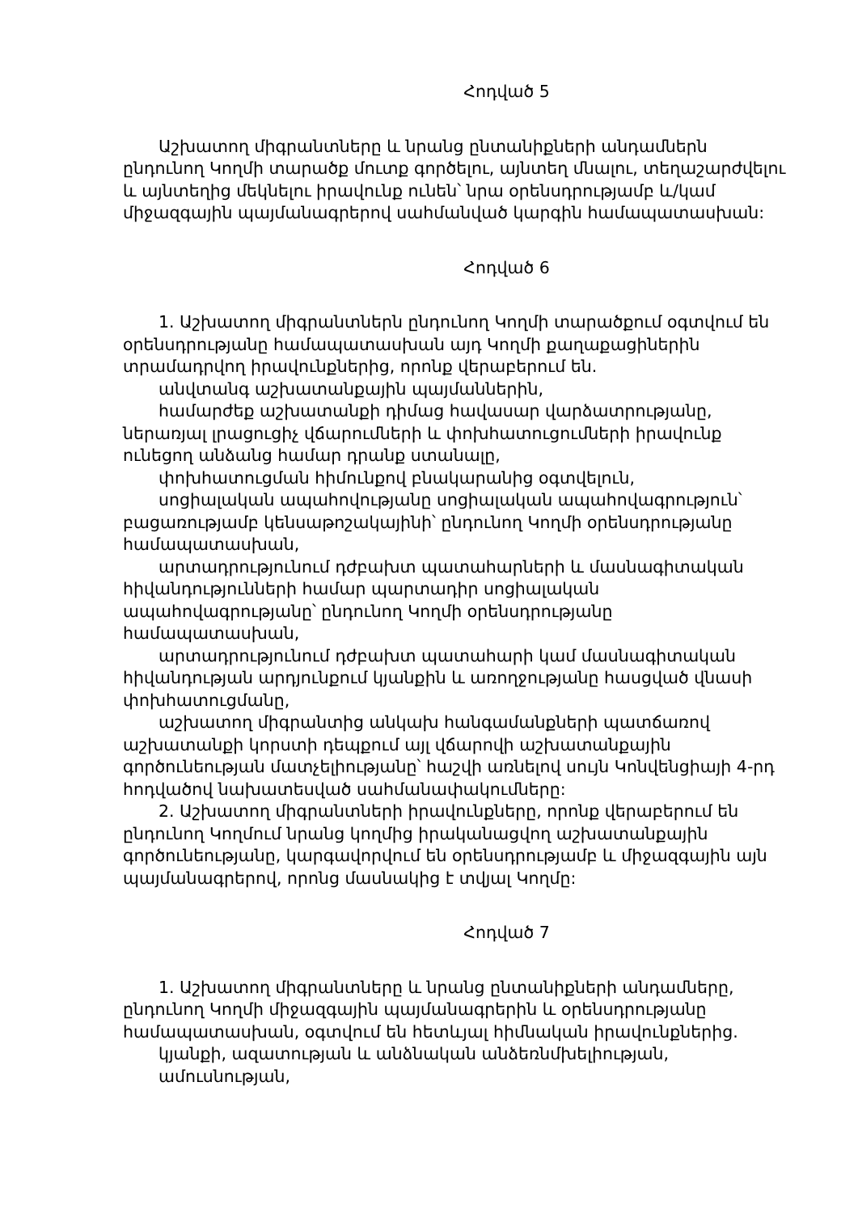Հոդված 5
Աշխատող միգրանտները և նրանց ընտանիքների անդամներն ընդունող Կողմի տարածք մուտք գործելու, այնտեղ մնալու, տեղաշարժվելու և այնտեղից մեկնելու իրավունք ունեն՝ նրա օրենսդրությամբ և/կամ միջազգային պայմանագրերով սահմանված կարգին համապատասխան:
Հոդված 6
1. Աշխատող միգրանտներն ընդունող Կողմի տարածքում օգտվում են օրենսդրությանը համապատասխան այդ Կողմի քաղաքացիներին տրամադրվող իրավունքներից, որոնք վերաբերում են.
անվտանգ աշխատանքային պայմաններին,
համարժեք աշխատանքի դիմաց հավասար վարձատրությանը, ներառյալ լրացուցիչ վճարումների և փոխհատուցումների իրավունք ունեցող անձանց համար դրանք ստանալը,
փոխհատուցման հիմունքով բնակարանից օգտվելուն,
սոցիալական ապահովությանը սոցիալական ապահովագրություն՝ բացառությամբ կենսաթոշակայինի՝ ընդունող Կողմի օրենսդրությանը համապատասխան,
արտադրությունում դժբախտ պատահարների և մասնագիտական հիվանդությունների համար պարտադիր սոցիալական ապահովագրությանը՝ ընդունող Կողմի օրենսդրությանը համապատասխան,
արտադրությունում դժբախտ պատահարի կամ մասնագիտական հիվանդության արդյունքում կյանքին և առողջությանը հասցված վնասի փոխհատուցմանը,
աշխատող միգրանտից անկախ հանգամանքների պատճառով աշխատանքի կորստի դեպքում այլ վճարովի աշխատանքային գործունեության մատչելիությանը՝ հաշվի առնելով սույն Կոնվենցիայի 4-րդ հոդվածով նախատեսված սահմանափակումները:
2. Աշխատող միգրանտների իրավունքները, որոնք վերաբերում են ընդունող Կողմում նրանց կողմից իրականացվող աշխատանքային գործունեությանը, կարգավորվում են օրենսդրությամբ և միջազգային այն պայմանագրերով, որոնց մասնակից է տվյալ Կողմը:
Հոդված 7
1. Աշխատող միգրանտները և նրանց ընտանիքների անդամները, ընդունող Կողմի միջազգային պայմանագրերին և օրենսդրությանը համապատասխան, օգտվում են հետևյալ հիմնական իրավունքներից.
կյանքի, ազատության և անձնական անձեռնմխելիության,
ամուսնության,